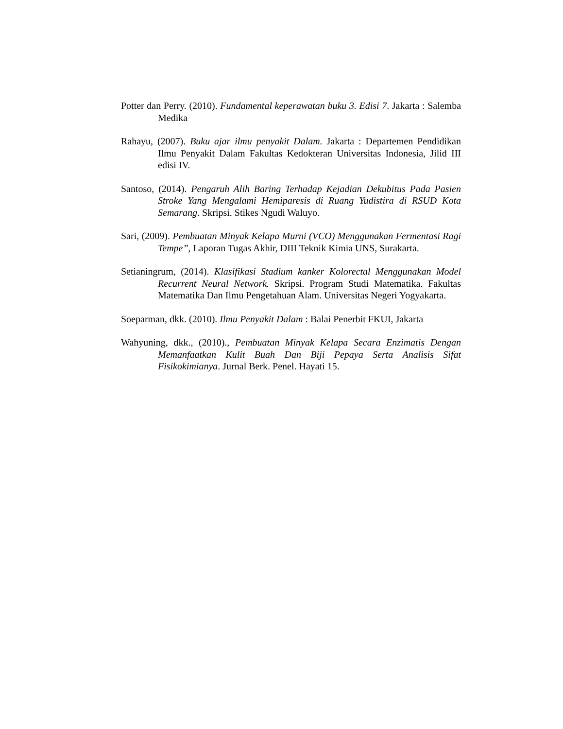Potter dan Perry. (2010). Fundamental keperawatan buku 3. Edisi 7. Jakarta : Salemba Medika
Rahayu, (2007). Buku ajar ilmu penyakit Dalam. Jakarta : Departemen Pendidikan Ilmu Penyakit Dalam Fakultas Kedokteran Universitas Indonesia, Jilid III edisi IV.
Santoso, (2014). Pengaruh Alih Baring Terhadap Kejadian Dekubitus Pada Pasien Stroke Yang Mengalami Hemiparesis di Ruang Yudistira di RSUD Kota Semarang. Skripsi. Stikes Ngudi Waluyo.
Sari, (2009). Pembuatan Minyak Kelapa Murni (VCO) Menggunakan Fermentasi Ragi Tempe”, Laporan Tugas Akhir, DIII Teknik Kimia UNS, Surakarta.
Setianingrum, (2014). Klasifikasi Stadium kanker Kolorectal Menggunakan Model Recurrent Neural Network. Skripsi. Program Studi Matematika. Fakultas Matematika Dan Ilmu Pengetahuan Alam. Universitas Negeri Yogyakarta.
Soeparman, dkk. (2010). Ilmu Penyakit Dalam : Balai Penerbit FKUI, Jakarta
Wahyuning, dkk., (2010)., Pembuatan Minyak Kelapa Secara Enzimatis Dengan Memanfaatkan Kulit Buah Dan Biji Pepaya Serta Analisis Sifat Fisikokimianya. Jurnal Berk. Penel. Hayati 15.